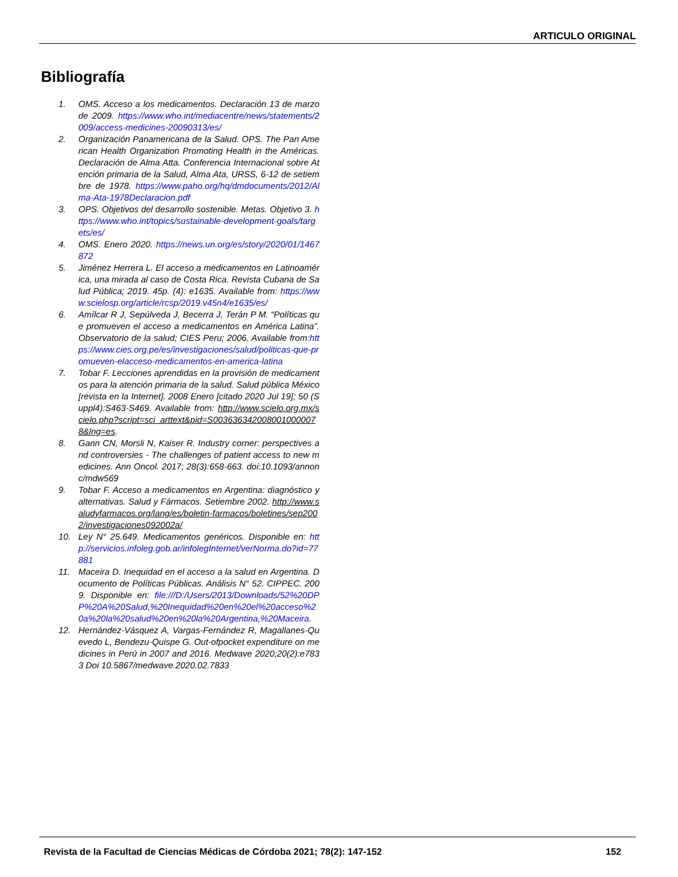ARTICULO ORIGINAL
Bibliografía
1. OMS. Acceso a los medicamentos. Declaración 13 de marzo de 2009. https://www.who.int/mediacentre/news/statements/2009/access-medicines-20090313/es/
2. Organización Panamericana de la Salud. OPS. The Pan American Health Organization Promoting Health in the Américas. Declaración de Alma Atta. Conferencia Internacional sobre Atención primaria de la Salud, Alma Ata, URSS, 6-12 de setiembre de 1978. https://www.paho.org/hq/dmdocuments/2012/Alma-Ata-1978Declaracion.pdf
3. OPS. Objetivos del desarrollo sostenible. Metas. Objetivo 3. https://www.who.int/topics/sustainable-development-goals/targets/es/
4. OMS. Enero 2020. https://news.un.org/es/story/2020/01/1467872
5. Jiménez Herrera L. El acceso a medicamentos en Latinoamérica, una mirada al caso de Costa Rica. Revista Cubana de Salud Pública; 2019. 45p. (4): e1635. Available from: https://www.scielosp.org/article/rcsp/2019.v45n4/e1635/es/
6. Amílcar R J, Sepúlveda J, Becerra J, Terán P M. “Políticas que promueven el acceso a medicamentos en América Latina”. Observatorio de la salud; CIES Peru; 2006. Available from:https://www.cies.org.pe/es/investigaciones/salud/politicas-que-promueven-elacceso-medicamentos-en-america-latina
7. Tobar F. Lecciones aprendidas en la provisión de medicamentos para la atención primaria de la salud. Salud pública México [revista en la Internet]. 2008 Enero [citado 2020 Jul 19]; 50 (Suppl4):S463-S469. Available from: http://www.scielo.org.mx/scielo.php?script=sci_arttext&pid=S0036363420080010000078&lng=es.
8. Gann CN, Morsli N, Kaiser R. Industry corner: perspectives and controversies - The challenges of patient access to new medicines. Ann Oncol. 2017; 28(3):658-663. doi:10.1093/annonc/mdw569
9. Tobar F. Acceso a medicamentos en Argentina: diagnóstico y alternativas. Salud y Fármacos. Setiembre 2002. http://www.saludyfarmacos.org/lang/es/boletin-farmacos/boletines/sep2002/investigaciones092002a/
10. Ley N° 25.649. Medicamentos genéricos. Disponible en: http://servicios.infoleg.gob.ar/infolegInternet/verNorma.do?id=77881
11. Maceira D. Inequidad en el acceso a la salud en Argentina. Documento de Políticas Públicas. Análisis N° 52. CIPPEC. 2009. Disponible en: file:///D:/Users/2013/Downloads/52%20DPP%20A%20Salud,%20Inequidad%20en%20el%20acceso%20a%20la%20salud%20en%20la%20Argentina,%20Maceira.
12. Hernández-Vásquez A, Vargas-Fernández R, Magallanes-Quevedo L, Bendezu-Quispe G. Out-ofpocket expenditure on medicines in Perú in 2007 and 2016. Medwave 2020;20(2):e7833 Doi 10.5867/medwave.2020.02.7833
Revista de la Facultad de Ciencias Médicas de Córdoba 2021; 78(2): 147-152 152